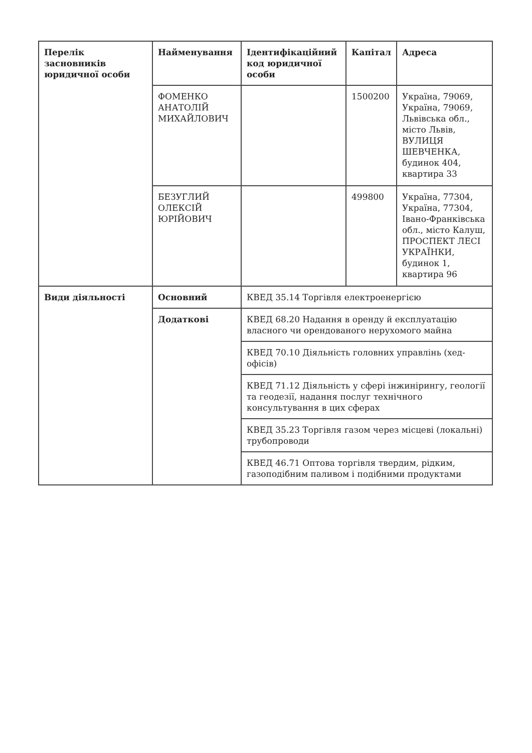| Перелік засновників юридичної особи | Найменування | Ідентифікаційний код юридичної особи | Капітал | Адреса |
| --- | --- | --- | --- | --- |
| | ФОМЕНКО АНАТОЛІЙ МИХАЙЛОВИЧ | | 1500200 | Україна, 79069, Україна, 79069, Львівська обл., місто Львів, ВУЛИЦЯ ШЕВЧЕНКА, будинок 404, квартира 33 |
| | БЕЗУГЛИЙ ОЛЕКСІЙ ЮРІЙОВИЧ | | 499800 | Україна, 77304, Україна, 77304, Івано-Франківська обл., місто Калуш, ПРОСПЕКТ ЛЕСІ УКРАЇНКИ, будинок 1, квартира 96 |
| Види діяльності | Основний | КВЕД 35.14 Торгівля електроенергією | | |
| | Додаткові | КВЕД 68.20 Надання в оренду й експлуатацію власного чи орендованого нерухомого майна | | |
| | | КВЕД 70.10 Діяльність головних управлінь (хед-офісів) | | |
| | | КВЕД 71.12 Діяльність у сфері інжинірингу, геології та геодезії, надання послуг технічного консультування в цих сферах | | |
| | | КВЕД 35.23 Торгівля газом через місцеві (локальні) трубопроводи | | |
| | | КВЕД 46.71 Оптова торгівля твердим, рідким, газоподібним паливом і подібними продуктами | | |